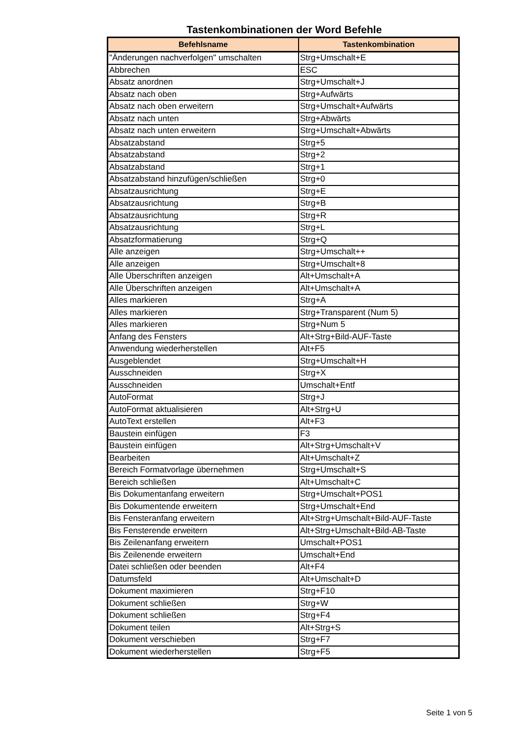Tastenkombinationen der Word Befehle
| Befehlsname | Tastenkombination |
| --- | --- |
| "Änderungen nachverfolgen" umschalten | Strg+Umschalt+E |
| Abbrechen | ESC |
| Absatz anordnen | Strg+Umschalt+J |
| Absatz nach oben | Strg+Aufwärts |
| Absatz nach oben erweitern | Strg+Umschalt+Aufwärts |
| Absatz nach unten | Strg+Abwärts |
| Absatz nach unten erweitern | Strg+Umschalt+Abwärts |
| Absatzabstand | Strg+5 |
| Absatzabstand | Strg+2 |
| Absatzabstand | Strg+1 |
| Absatzabstand hinzufügen/schließen | Strg+0 |
| Absatzausrichtung | Strg+E |
| Absatzausrichtung | Strg+B |
| Absatzausrichtung | Strg+R |
| Absatzausrichtung | Strg+L |
| Absatzformatierung | Strg+Q |
| Alle anzeigen | Strg+Umschalt++ |
| Alle anzeigen | Strg+Umschalt+8 |
| Alle Überschriften anzeigen | Alt+Umschalt+A |
| Alle Überschriften anzeigen | Alt+Umschalt+A |
| Alles markieren | Strg+A |
| Alles markieren | Strg+Transparent (Num 5) |
| Alles markieren | Strg+Num 5 |
| Anfang des Fensters | Alt+Strg+Bild-AUF-Taste |
| Anwendung wiederherstellen | Alt+F5 |
| Ausgeblendet | Strg+Umschalt+H |
| Ausschneiden | Strg+X |
| Ausschneiden | Umschalt+Entf |
| AutoFormat | Strg+J |
| AutoFormat aktualisieren | Alt+Strg+U |
| AutoText erstellen | Alt+F3 |
| Baustein einfügen | F3 |
| Baustein einfügen | Alt+Strg+Umschalt+V |
| Bearbeiten | Alt+Umschalt+Z |
| Bereich Formatvorlage übernehmen | Strg+Umschalt+S |
| Bereich schließen | Alt+Umschalt+C |
| Bis Dokumentanfang erweitern | Strg+Umschalt+POS1 |
| Bis Dokumentende erweitern | Strg+Umschalt+End |
| Bis Fensteranfang erweitern | Alt+Strg+Umschalt+Bild-AUF-Taste |
| Bis Fensterende erweitern | Alt+Strg+Umschalt+Bild-AB-Taste |
| Bis Zeilenanfang erweitern | Umschalt+POS1 |
| Bis Zeilenende erweitern | Umschalt+End |
| Datei schließen oder beenden | Alt+F4 |
| Datumsfeld | Alt+Umschalt+D |
| Dokument maximieren | Strg+F10 |
| Dokument schließen | Strg+W |
| Dokument schließen | Strg+F4 |
| Dokument teilen | Alt+Strg+S |
| Dokument verschieben | Strg+F7 |
| Dokument wiederherstellen | Strg+F5 |
Seite 1 von 5